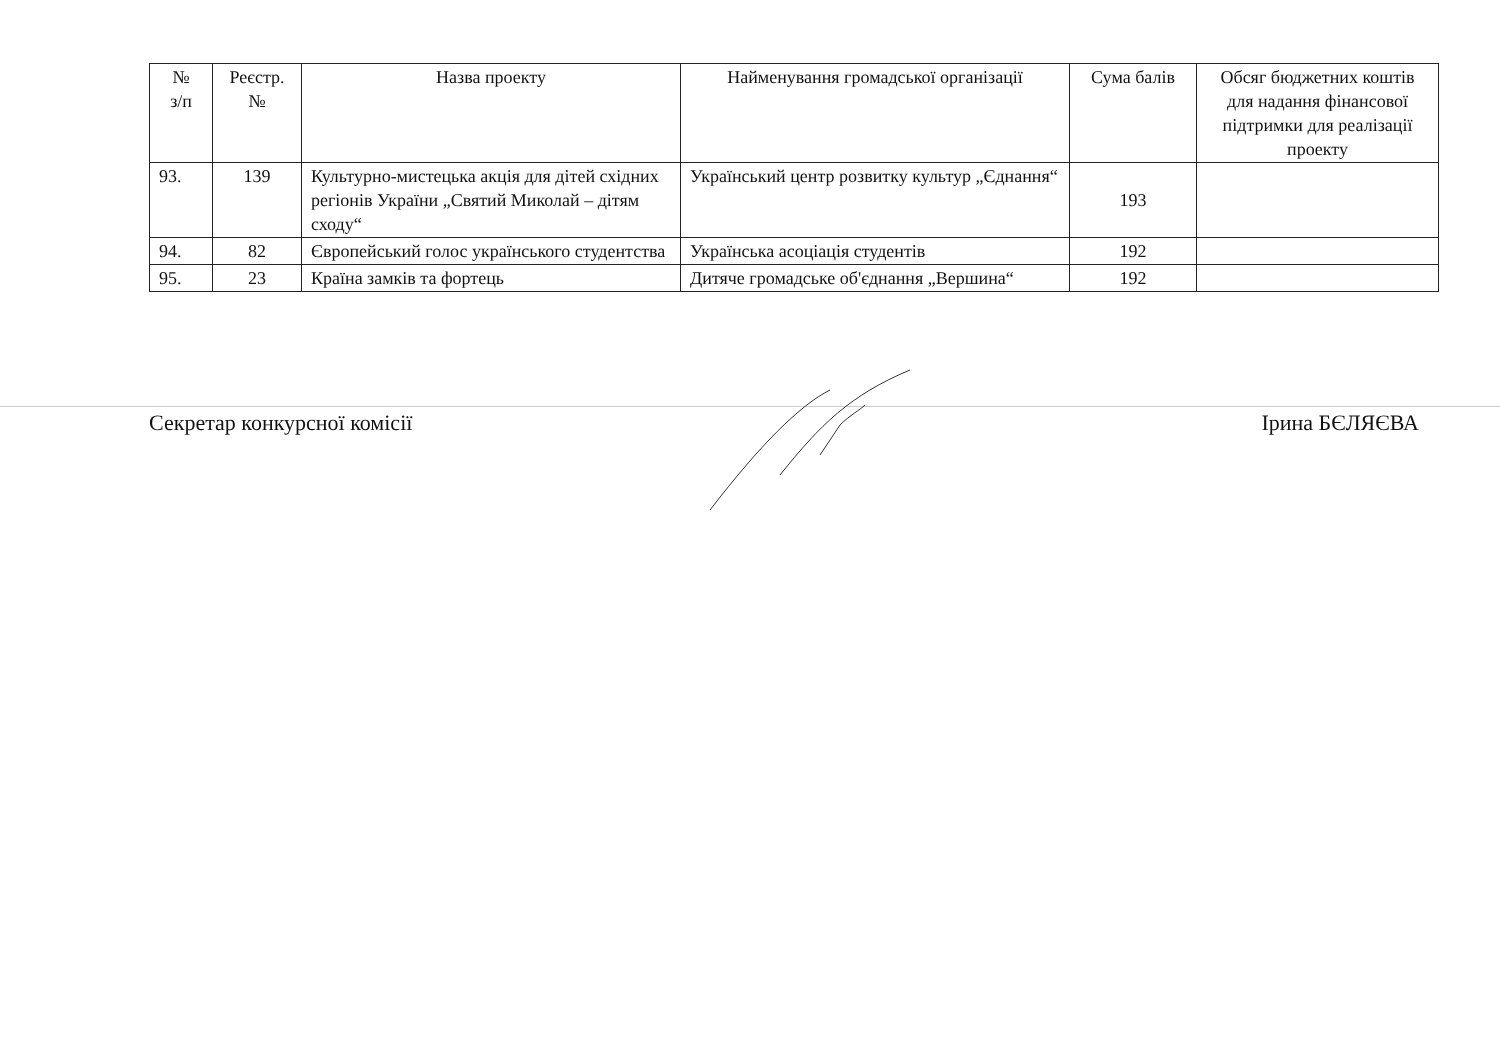| № з/п | Реєстр. № | Назва проекту | Найменування громадської організації | Сума балів | Обсяг бюджетних коштів для надання фінансової підтримки для реалізації проекту |
| --- | --- | --- | --- | --- | --- |
| 93. | 139 | Культурно-мистецька акція для дітей східних регіонів України „Святий Миколай – дітям сходу“ | Український центр розвитку культур „Єднання“ | 193 | |
| 94. | 82 | Європейський голос українського студентства | Українська асоціація студентів | 192 | |
| 95. | 23 | Країна замків та фортець | Дитяче громадське об'єднання „Вершина“ | 192 | |
Секретар конкурсної комісії Ірина БЄЛЯЄВА